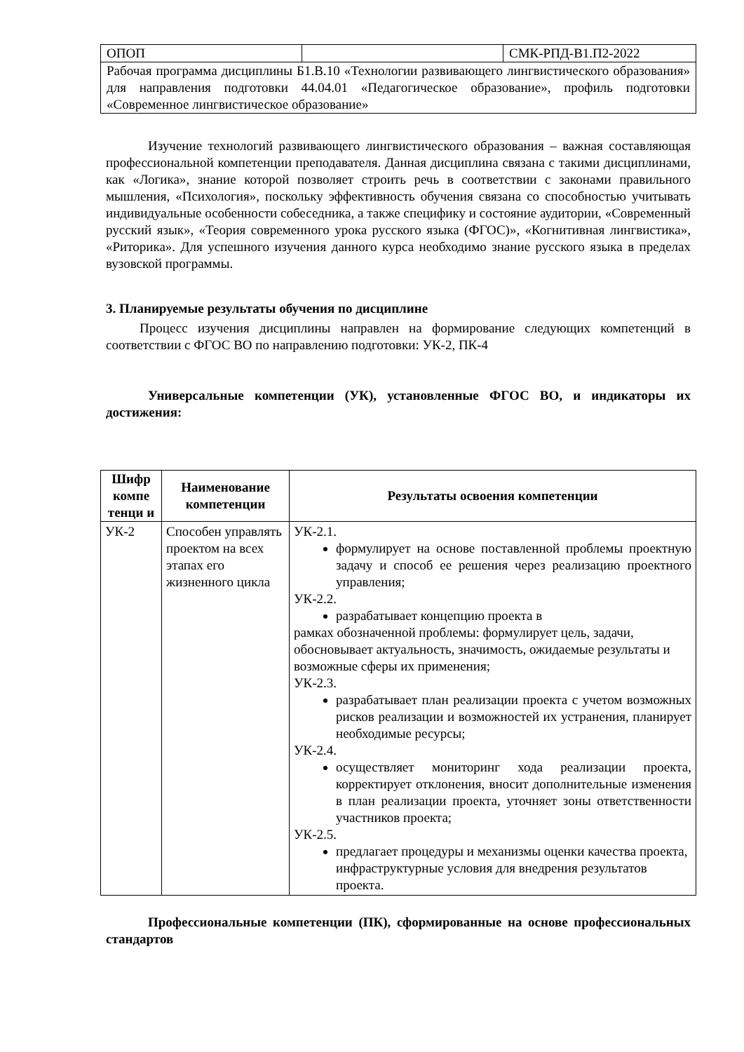| ОПОП | | СМК-РПД-В1.П2-2022 |
| Рабочая программа дисциплины Б1.В.10 «Технологии развивающего лингвистического образования» для направления подготовки 44.04.01 «Педагогическое образование», профиль подготовки «Современное лингвистическое образование» | | |
Изучение технологий развивающего лингвистического образования – важная составляющая профессиональной компетенции преподавателя. Данная дисциплина связана с такими дисциплинами, как «Логика», знание которой позволяет строить речь в соответствии с законами правильного мышления, «Психология», поскольку эффективность обучения связана со способностью учитывать индивидуальные особенности собеседника, а также специфику и состояние аудитории, «Современный русский язык», «Теория современного урока русского языка (ФГОС)», «Когнитивная лингвистика», «Риторика». Для успешного изучения данного курса необходимо знание русского языка в пределах вузовской программы.
3. Планируемые результаты обучения по дисциплине
Процесс изучения дисциплины направлен на формирование следующих компетенций в соответствии с ФГОС ВО по направлению подготовки: УК-2, ПК-4
Универсальные компетенции (УК), установленные ФГОС ВО, и индикаторы их достижения:
| Шифр компе тенци и | Наименование компетенции | Результаты освоения компетенции |
| --- | --- | --- |
| УК-2 | Способен управлять проектом на всех этапах его жизненного цикла | УК-2.1. формулирует на основе поставленной проблемы проектную задачу и способ ее решения через реализацию проектного управления; УК-2.2. разрабатывает концепцию проекта в рамках обозначенной проблемы: формулирует цель, задачи, обосновывает актуальность, значимость, ожидаемые результаты и возможные сферы их применения; УК-2.3. разрабатывает план реализации проекта с учетом возможных рисков реализации и возможностей их устранения, планирует необходимые ресурсы; УК-2.4. осуществляет мониторинг хода реализации проекта, корректирует отклонения, вносит дополнительные изменения в план реализации проекта, уточняет зоны ответственности участников проекта; УК-2.5. предлагает процедуры и механизмы оценки качества проекта, инфраструктурные условия для внедрения результатов проекта. |
Профессиональные компетенции (ПК), сформированные на основе профессиональных стандартов